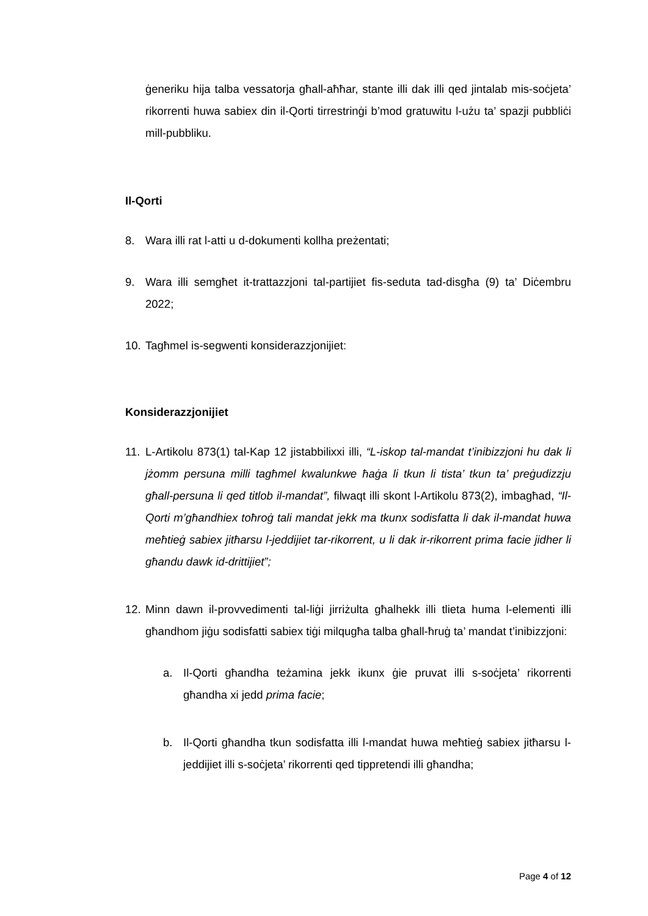ġeneriku hija talba vessatorja għall-aħħar, stante illi dak illi qed jintalab mis-soċjeta’ rikorrenti huwa sabiex din il-Qorti tirrestrinġi b’mod gratuwitu l-użu ta’ spazji pubbliċi mill-pubbliku.
Il-Qorti
8. Wara illi rat l-atti u d-dokumenti kollha preżentati;
9. Wara illi semgħet it-trattazzjoni tal-partijiet fis-seduta tad-disgħa (9) ta’ Diċembru 2022;
10.
Tagħmel is-segwenti konsiderazzjonijiet:
Konsiderazzjonijiet
11.
L-Artikolu 873(1) tal-Kap 12 jistabbilixxi illi, “L-iskop tal-mandat t’inibizzjoni hu dak li jżomm persuna milli tagħmel kwalunkwe ħaġa li tkun li tista’ tkun ta’ preġudizzju għall-persuna li qed titlob il-mandat”, filwaqt illi skont l-Artikolu 873(2), imbagħad, “Il-Qorti m’għandhiex toħroġ tali mandat jekk ma tkunx sodisfatta li dak il-mandat huwa meħtieġ sabiex jitħarsu l-jeddijiet tar-rikorrent, u li dak ir-rikorrent prima facie jidher li għandu dawk id-drittijiet”;
12.
Minn dawn il-provvedimenti tal-liġi jirriżulta għalhekk illi tlieta huma l-elementi illi għandhom jiġu sodisfatti sabiex tiġi milqugħa talba għall-ħruġ ta’ mandat t’inibizzjoni:
a. Il-Qorti għandha teżamina jekk ikunx ġie pruvat illi s-soċjeta’ rikorrenti għandha xi jedd prima facie;
b. Il-Qorti għandha tkun sodisfatta illi l-mandat huwa meħtieġ sabiex jitħarsu l-jeddijiet illi s-soċjeta’ rikorrenti qed tippretendi illi għandha;
Page 4 of 12